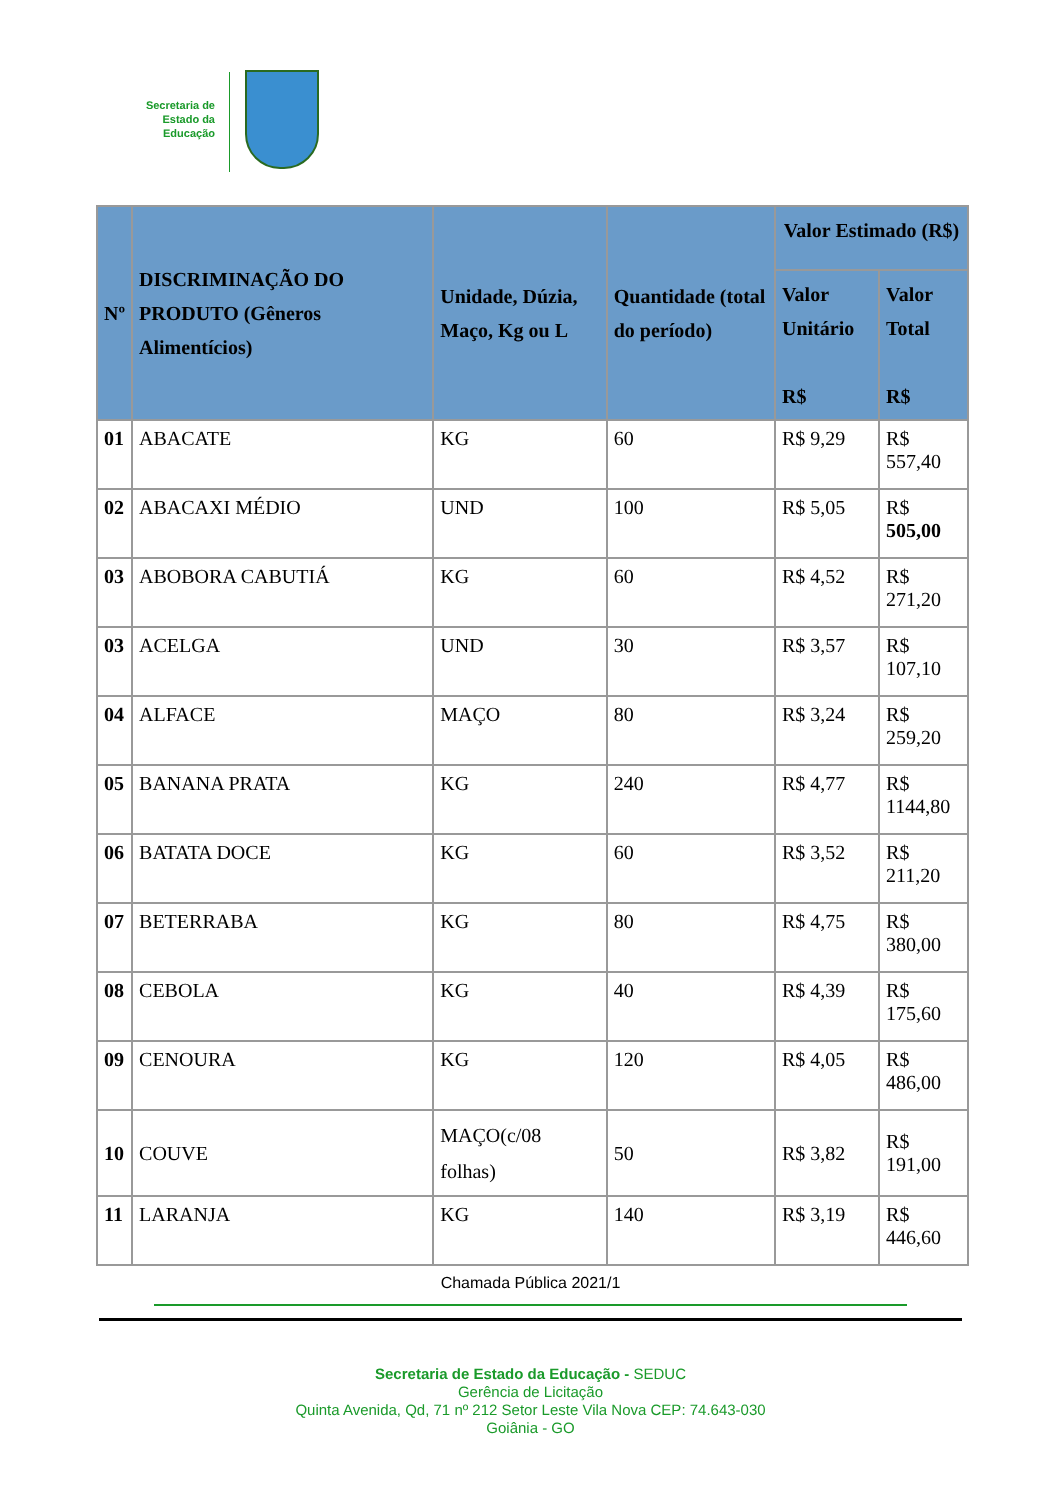Secretaria de Estado da Educação
| Nº | DISCRIMINAÇÃO DO PRODUTO (Gêneros Alimentícios) | Unidade, Dúzia, Maço, Kg ou L | Quantidade (total do período) | Valor Estimado (R$) | |
| --- | --- | --- | --- | --- | --- |
| | | | | Valor Unitário R$ | Valor Total R$ |
| 01 | ABACATE | KG | 60 | R$ 9,29 | R$ 557,40 |
| 02 | ABACAXI MÉDIO | UND | 100 | R$ 5,05 | R$ 505,00 |
| 03 | ABOBORA CABUTIÁ | KG | 60 | R$ 4,52 | R$ 271,20 |
| 03 | ACELGA | UND | 30 | R$ 3,57 | R$ 107,10 |
| 04 | ALFACE | MAÇO | 80 | R$ 3,24 | R$ 259,20 |
| 05 | BANANA PRATA | KG | 240 | R$ 4,77 | R$ 1144,80 |
| 06 | BATATA DOCE | KG | 60 | R$ 3,52 | R$ 211,20 |
| 07 | BETERRABA | KG | 80 | R$ 4,75 | R$ 380,00 |
| 08 | CEBOLA | KG | 40 | R$ 4,39 | R$ 175,60 |
| 09 | CENOURA | KG | 120 | R$ 4,05 | R$ 486,00 |
| 10 | COUVE | MAÇO(c/08 folhas) | 50 | R$ 3,82 | R$ 191,00 |
| 11 | LARANJA | KG | 140 | R$ 3,19 | R$ 446,60 |
Chamada Pública 2021/1
Secretaria de Estado da Educação - SEDUC
Gerência de Licitação
Quinta Avenida, Qd, 71 nº 212 Setor Leste Vila Nova CEP: 74.643-030
Goiânia - GO